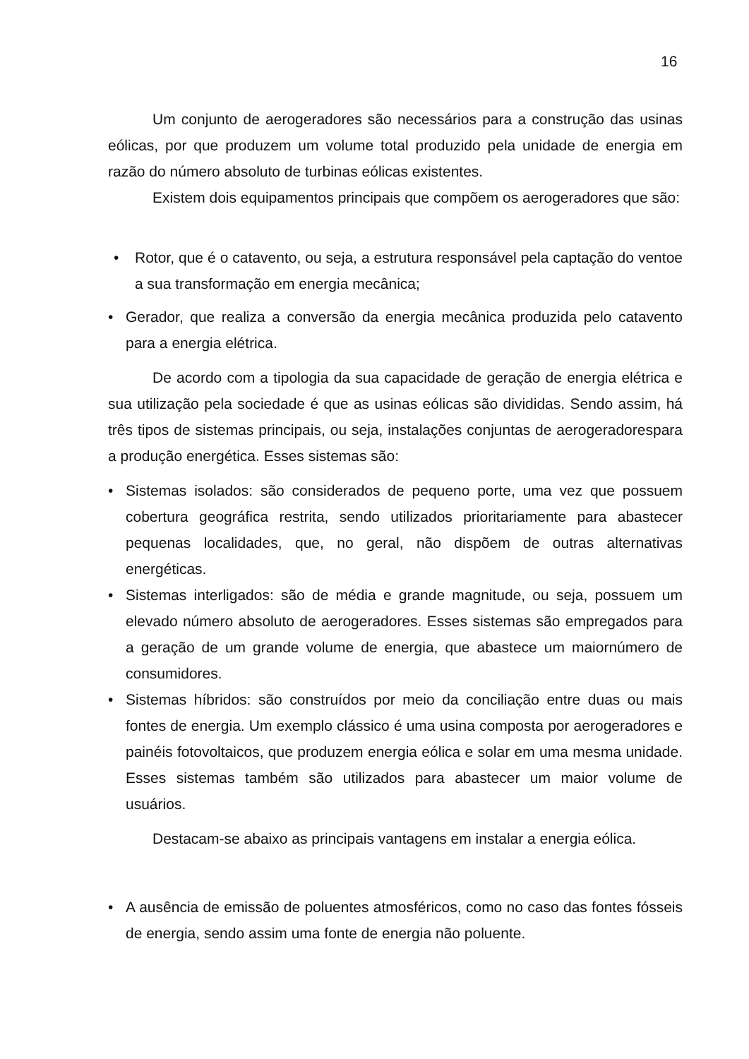16
Um conjunto de aerogeradores são necessários para a construção das usinas eólicas, por que produzem um volume total produzido pela unidade de energia em razão do número absoluto de turbinas eólicas existentes.
Existem dois equipamentos principais que compõem os aerogeradores que são:
• Rotor, que é o catavento, ou seja, a estrutura responsável pela captação do ventoe a sua transformação em energia mecânica;
• Gerador, que realiza a conversão da energia mecânica produzida pelo catavento para a energia elétrica.
De acordo com a tipologia da sua capacidade de geração de energia elétrica e sua utilização pela sociedade é que as usinas eólicas são divididas. Sendo assim, há três tipos de sistemas principais, ou seja, instalações conjuntas de aerogeradorespara a produção energética. Esses sistemas são:
• Sistemas isolados: são considerados de pequeno porte, uma vez que possuem cobertura geográfica restrita, sendo utilizados prioritariamente para abastecer pequenas localidades, que, no geral, não dispõem de outras alternativas energéticas.
• Sistemas interligados: são de média e grande magnitude, ou seja, possuem um elevado número absoluto de aerogeradores. Esses sistemas são empregados para a geração de um grande volume de energia, que abastece um maiornúmero de consumidores.
• Sistemas híbridos: são construídos por meio da conciliação entre duas ou mais fontes de energia. Um exemplo clássico é uma usina composta por aerogeradores e painéis fotovoltaicos, que produzem energia eólica e solar em uma mesma unidade. Esses sistemas também são utilizados para abastecer um maior volume de usuários.
Destacam-se abaixo as principais vantagens em instalar a energia eólica.
• A ausência de emissão de poluentes atmosféricos, como no caso das fontes fósseis de energia, sendo assim uma fonte de energia não poluente.